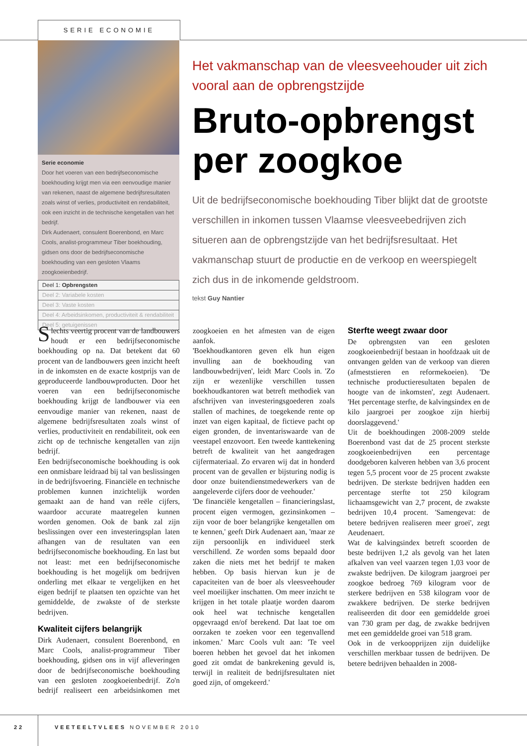SERIE ECONOMIE
Serie economie
Door het voeren van een bedrijfseconomische boekhouding krijgt men via een eenvoudige manier van rekenen, naast de algemene bedrijfsresultaten zoals winst of verlies, productiviteit en rendabiliteit, ook een inzicht in de technische kengetallen van het bedrijf.
Dirk Audenaert, consulent Boerenbond, en Marc Cools, analist-programmeur Tiber boekhouding, gidsen ons door de bedrijfseconomische boekhouding van een gesloten Vlaams zoogkoeienbedrijf.
Deel 1: Opbrengsten
Deel 2: Variabele kosten
Deel 3: Vaste kosten
Deel 4: Arbeidsinkomen, productiviteit & rendabiliteit
Deel 5: getuigenissen
Het vakmanschap van de vleesveehouder uit zich vooral aan de opbrengstzijde
Bruto-opbrengst per zoogkoe
Uit de bedrijfseconomische boekhouding Tiber blijkt dat de grootste verschillen in inkomen tussen Vlaamse vleesveebedrijven zich situeren aan de opbrengstzijde van het bedrijfsresultaat. Het vakmanschap stuurt de productie en de verkoop en weerspiegelt zich dus in de inkomende geldstroom.
tekst Guy Nantier
Slechts veertig procent van de landbouwers houdt er een bedrijfseconomische boekhouding op na. Dat betekent dat 60 procent van de landbouwers geen inzicht heeft in de inkomsten en de exacte kostprijs van de geproduceerde landbouwproducten. Door het voeren van een bedrijfseconomische boekhouding krijgt de landbouwer via een eenvoudige manier van rekenen, naast de algemene bedrijfsresultaten zoals winst of verlies, productiviteit en rendabiliteit, ook een zicht op de technische kengetallen van zijn bedrijf.
Een bedrijfseconomische boekhouding is ook een onmisbare leidraad bij tal van beslissingen in de bedrijfsvoering. Financiële en technische problemen kunnen inzichtelijk worden gemaakt aan de hand van reële cijfers, waardoor accurate maatregelen kunnen worden genomen. Ook de bank zal zijn beslissingen over een investeringsplan laten afhangen van de resultaten van een bedrijfseconomische boekhouding. En last but not least: met een bedrijfseconomische boekhouding is het mogelijk om bedrijven onderling met elkaar te vergelijken en het eigen bedrijf te plaatsen ten opzichte van het gemiddelde, de zwakste of de sterkste bedrijven.
Kwaliteit cijfers belangrijk
Dirk Audenaert, consulent Boerenbond, en Marc Cools, analist-programmeur Tiber boekhouding, gidsen ons in vijf afleveringen door de bedrijfseconomische boekhouding van een gesloten zoogkoeienbedrijf. Zo'n bedrijf realiseert een arbeidsinkomen met zoogkoeien en het afmesten van de eigen aanfok.
'Boekhoudkantoren geven elk hun eigen invulling aan de boekhouding van landbouwbedrijven', leidt Marc Cools in. 'Zo zijn er wezenlijke verschillen tussen boekhoudkantoren wat betreft methodiek van afschrijven van investeringsgoederen zoals stallen of machines, de toegekende rente op inzet van eigen kapitaal, de fictieve pacht op eigen gronden, de inventariswaarde van de veestapel enzovoort. Een tweede kanttekening betreft de kwaliteit van het aangedragen cijfermateriaal. Zo ervaren wij dat in honderd procent van de gevallen er bijsturing nodig is door onze buitendienstmedewerkers van de aangeleverde cijfers door de veehouder.'
'De financiële kengetallen – financieringslast, procent eigen vermogen, gezinsinkomen – zijn voor de boer belangrijke kengetallen om te kennen,' geeft Dirk Audenaert aan, 'maar ze zijn persoonlijk en individueel sterk verschillend. Ze worden soms bepaald door zaken die niets met het bedrijf te maken hebben. Op basis hiervan kun je de capaciteiten van de boer als vleesveehouder veel moeilijker inschatten. Om meer inzicht te krijgen in het totale plaatje worden daarom ook heel wat technische kengetallen opgevraagd en/of berekend. Dat laat toe om oorzaken te zoeken voor een tegenvallend inkomen.' Marc Cools vult aan: 'Te veel boeren hebben het gevoel dat het inkomen goed zit omdat de bankrekening gevuld is, terwijl in realiteit de bedrijfsresultaten niet goed zijn, of omgekeerd.'
Sterfte weegt zwaar door
De opbrengsten van een gesloten zoogkoeienbedrijf bestaan in hoofdzaak uit de ontvangen gelden van de verkoop van dieren (afmeststieren en reformekoeien). 'De technische productieresultaten bepalen de hoogte van de inkomsten', zegt Audenaert. 'Het percentage sterfte, de kalvingsindex en de kilo jaargroei per zoogkoe zijn hierbij doorslaggevend.'
Uit de boekhoudingen 2008-2009 stelde Boerenbond vast dat de 25 procent sterkste zoogkoeienbedrijven een percentage doodgeboren kalveren hebben van 3,6 procent tegen 5,5 procent voor de 25 procent zwakste bedrijven. De sterkste bedrijven hadden een percentage sterfte tot 250 kilogram lichaamsgewicht van 2,7 procent, de zwakste bedrijven 10,4 procent. 'Samengevat: de betere bedrijven realiseren meer groei', zegt Aeudenaert.
Wat de kalvingsindex betreft scoorden de beste bedrijven 1,2 als gevolg van het laten afkalven van veel vaarzen tegen 1,03 voor de zwakste bedrijven. De kilogram jaargroei per zoogkoe bedroeg 769 kilogram voor de sterkere bedrijven en 538 kilogram voor de zwakkere bedrijven. De sterke bedrijven realiseerden dit door een gemiddelde groei van 730 gram per dag, de zwakke bedrijven met een gemiddelde groei van 518 gram.
Ook in de verkoopprijzen zijn duidelijke verschillen merkbaar tussen de bedrijven. De betere bedrijven behaalden in 2008-
22 VEETEELTVLEES NOVEMBER 2010